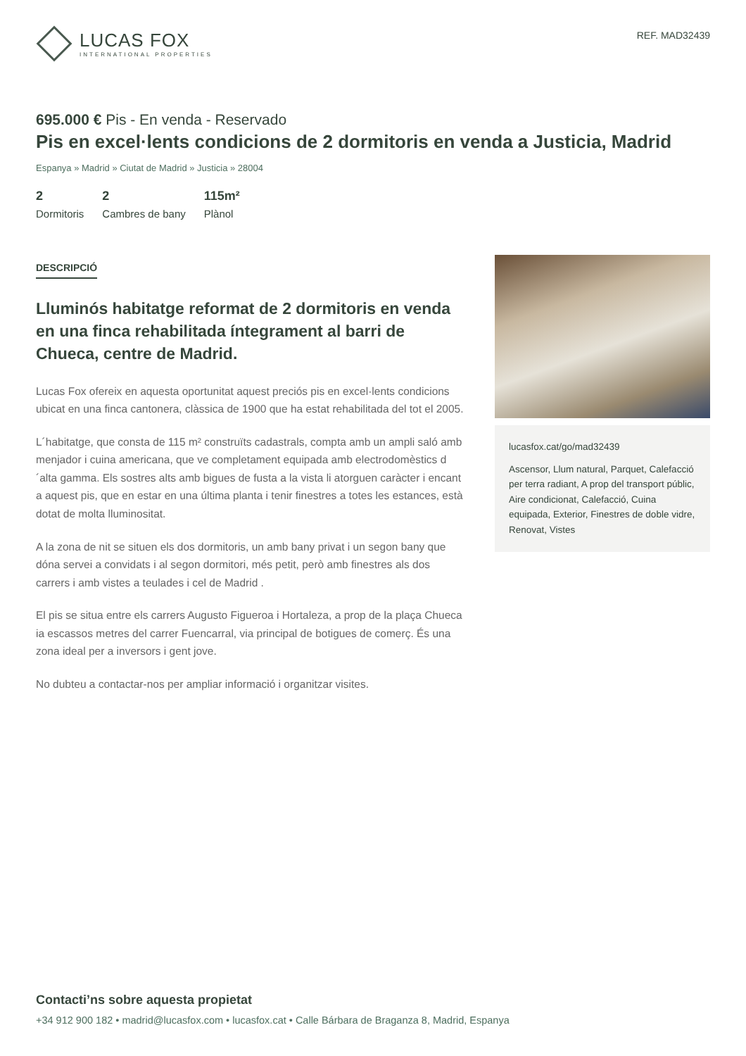LUCAS FOX
INTERNATIONAL PROPERTIES
REF. MAD32439
695.000 € Pis - En venda - Reservado
Pis en excel·lents condicions de 2 dormitoris en venda a Justicia, Madrid
Espanya » Madrid » Ciutat de Madrid » Justicia » 28004
2
Dormitoris
2
Cambres de bany
115m²
Plànol
DESCRIPCIÓ
Lluminós habitatge reformat de 2 dormitoris en venda en una finca rehabilitada íntegrament al barri de Chueca, centre de Madrid.
Lucas Fox ofereix en aquesta oportunitat aquest preciós pis en excel·lents condicions ubicat en una finca cantonera, clàssica de 1900 que ha estat rehabilitada del tot el 2005.
L´habitatge, que consta de 115 m² construïts cadastrals, compta amb un ampli saló amb menjador i cuina americana, que ve completament equipada amb electrodomèstics d´alta gamma. Els sostres alts amb bigues de fusta a la vista li atorguen caràcter i encant a aquest pis, que en estar en una última planta i tenir finestres a totes les estances, està dotat de molta lluminositat.
A la zona de nit se situen els dos dormitoris, un amb bany privat i un segon bany que dóna servei a convidats i al segon dormitori, més petit, però amb finestres als dos carrers i amb vistes a teulades i cel de Madrid .
El pis se situa entre els carrers Augusto Figueroa i Hortaleza, a prop de la plaça Chueca ia escassos metres del carrer Fuencarral, via principal de botigues de comerç. És una zona ideal per a inversors i gent jove.
No dubteu a contactar-nos per ampliar informació i organitzar visites.
lucasfox.cat/go/mad32439
Ascensor, Llum natural, Parquet, Calefacció per terra radiant, A prop del transport públic, Aire condicionat, Calefacció, Cuina equipada, Exterior, Finestres de doble vidre, Renovat, Vistes
Contacti’ns sobre aquesta propietat
+34 912 900 182 • madrid@lucasfox.com • lucasfox.cat • Calle Bárbara de Braganza 8, Madrid, Espanya